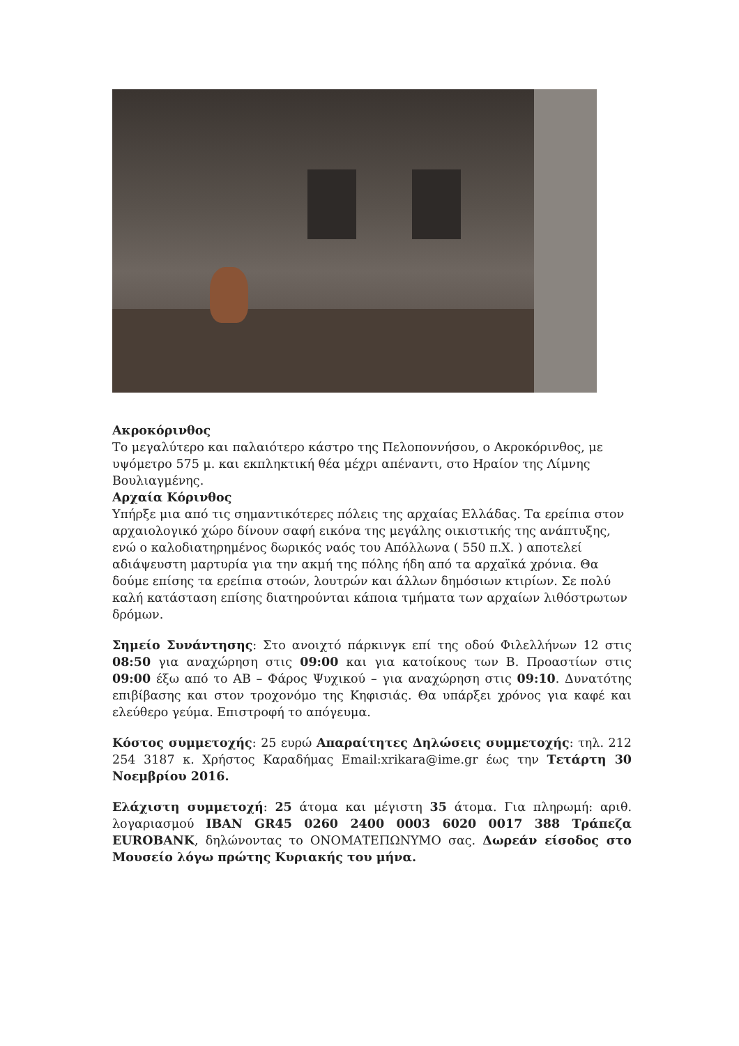Ακροκόρινθος
Το μεγαλύτερο και παλαιότερο κάστρο της Πελοποννήσου, ο Ακροκόρινθος, με υψόμετρο 575 μ. και εκπληκτική θέα μέχρι απέναντι, στο Ηραίον της Λίμνης Βουλιαγμένης.
Αρχαία Κόρινθος
Υπήρξε μια από τις σημαντικότερες πόλεις της αρχαίας Ελλάδας. Τα ερείπια στον αρχαιολογικό χώρο δίνουν σαφή εικόνα της μεγάλης οικιστικής της ανάπτυξης, ενώ ο καλοδιατηρημένος δωρικός ναός του Απόλλωνα ( 550 π.Χ. ) αποτελεί αδιάψευστη μαρτυρία για την ακμή της πόλης ήδη από τα αρχαϊκά χρόνια. Θα δούμε επίσης τα ερείπια στοών, λουτρών και άλλων δημόσιων κτιρίων. Σε πολύ καλή κατάσταση επίσης διατηρούνται κάποια τμήματα των αρχαίων λιθόστρωτων δρόμων.
Σημείο Συνάντησης: Στο ανοιχτό πάρκινγκ επί της οδού Φιλελλήνων 12 στις 08:50 για αναχώρηση στις 09:00 και για κατοίκους των Β. Προαστίων στις 09:00 έξω από το ΑΒ – Φάρος Ψυχικού – για αναχώρηση στις 09:10. Δυνατότης επιβίβασης και στον τροχονόμο της Κηφισιάς. Θα υπάρξει χρόνος για καφέ και ελεύθερο γεύμα. Επιστροφή το απόγευμα.
Κόστος συμμετοχής: 25 ευρώ Απαραίτητες Δηλώσεις συμμετοχής: τηλ. 212 254 3187 κ. Χρήστος Καραδήμας Email:xrikara@ime.gr έως την Τετάρτη 30 Νοεμβρίου 2016.
Ελάχιστη συμμετοχή: 25 άτομα και μέγιστη 35 άτομα. Για πληρωμή: αριθ. λογαριασμού IBAN GR45 0260 2400 0003 6020 0017 388 Τράπεζα EUROBANK, δηλώνοντας το ΟΝΟΜΑΤΕΠΩΝΥΜΟ σας. Δωρεάν είσοδος στο Μουσείο λόγω πρώτης Κυριακής του μήνα.